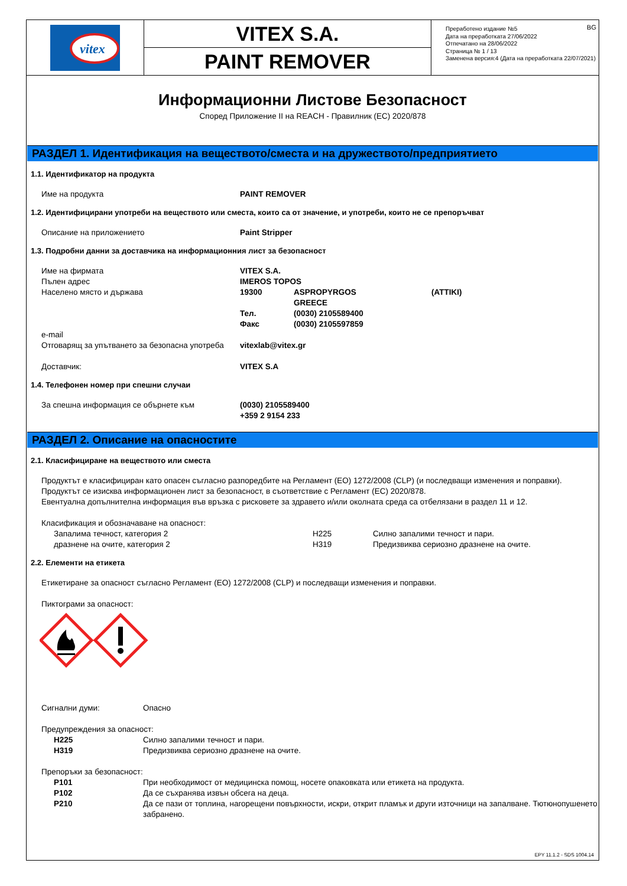vitex
VITEX S.A.
PAINT REMOVER
BG Преработено издание №5
Дата на преработката 27/06/2022
Отпечатано на 28/06/2022
Страница № 1 / 13
Заменена версия:4 (Дата на преработката 22/07/2021)
Информационни Листове Безопасност
Според Приложение II на REACH - Правилник (ЕС) 2020/878
РАЗДЕЛ 1. Идентификация на веществото/сместа и на дружеството/предприятието
1.1. Идентификатор на продукта
Име на продукта PAINT REMOVER
1.2. Идентифицирани употреби на веществото или сместа, които са от значение, и употреби, които не се препоръчват
Описание на приложението Paint Stripper
1.3. Подробни данни за доставчика на информационния лист за безопасност
Име на фирмата VITEX S.A.
Пълен адрес IMEROS TOPOS
Населено място и държава 19300 ASPROPYRGOS
GREECE (ATTIKI)
Тел.
Факс (0030) 2105589400
(0030) 2105597859
e-mail
Отговарящ за упътването за безопасна употреба vitexlab@vitex.gr
Доставчик: VITEX S.A
1.4. Телефонен номер при спешни случаи
За спешна информация се обърнете към (0030) 2105589400
+359 2 9154 233
РАЗДЕЛ 2. Описание на опасностите
2.1. Класифициране на веществото или сместа
Продуктът е класифициран като опасен съгласно разпоредбите на Регламент (ЕО) 1272/2008 (CLP) (и последващи изменения и поправки). Продуктът се изисква информационен лист за безопасност, в съответствие с Регламент (ЕС) 2020/878.
Евентуална допълнителна информация във връзка с рисковете за здравето и/или околната среда са отбелязани в раздел 11 и 12.
Класификация и обозначаване на опасност:
Запалима течност, категория 2
дразнене на очите, категория 2 H225
H319 Силно запалими течност и пари.
Предизвиква сериозно дразнене на очите.
2.2. Елементи на етикета
Етикетиране за опасност съгласно Регламент (ЕО) 1272/2008 (CLP) и последващи изменения и поправки.
Пиктограми за опасност:
Сигнални думи: Опасно
Предупреждения за опасност:
H225
H319 Силно запалими течност и пари.
Предизвиква сериозно дразнене на очите.
Препоръки за безопасност:
P101
P102
P210 При необходимост от медицинска помощ, носете опаковката или етикета на продукта.
Да се съхранява извън обсега на деца.
Да се пази от топлина, нагорещени повърхности, искри, открит пламък и други източници на запалване. Тютюнопушенето забранено.
EPY 11.1.2 - SDS 1004.14